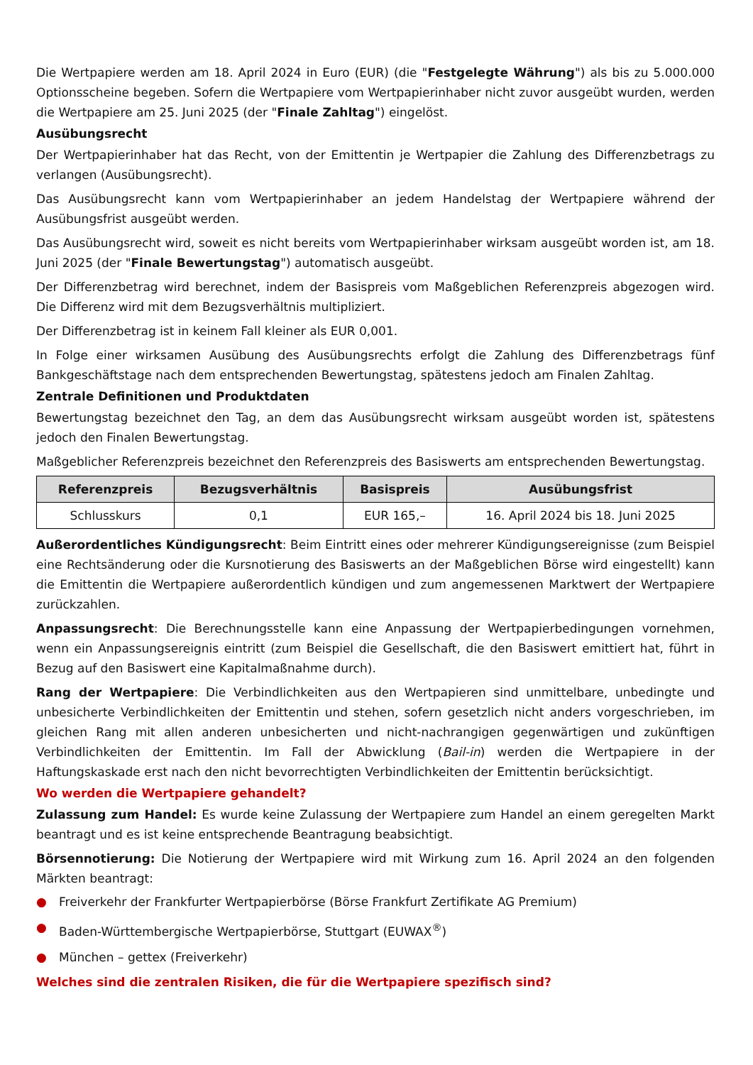Die Wertpapiere werden am 18. April 2024 in Euro (EUR) (die "Festgelegte Währung") als bis zu 5.000.000 Optionsscheine begeben. Sofern die Wertpapiere vom Wertpapierinhaber nicht zuvor ausgeübt wurden, werden die Wertpapiere am 25. Juni 2025 (der "Finale Zahltag") eingelöst.
Ausübungsrecht
Der Wertpapierinhaber hat das Recht, von der Emittentin je Wertpapier die Zahlung des Differenzbetrags zu verlangen (Ausübungsrecht).
Das Ausübungsrecht kann vom Wertpapierinhaber an jedem Handelstag der Wertpapiere während der Ausübungsfrist ausgeübt werden.
Das Ausübungsrecht wird, soweit es nicht bereits vom Wertpapierinhaber wirksam ausgeübt worden ist, am 18. Juni 2025 (der "Finale Bewertungstag") automatisch ausgeübt.
Der Differenzbetrag wird berechnet, indem der Basispreis vom Maßgeblichen Referenzpreis abgezogen wird. Die Differenz wird mit dem Bezugsverhältnis multipliziert.
Der Differenzbetrag ist in keinem Fall kleiner als EUR 0,001.
In Folge einer wirksamen Ausübung des Ausübungsrechts erfolgt die Zahlung des Differenzbetrags fünf Bankgeschäftstage nach dem entsprechenden Bewertungstag, spätestens jedoch am Finalen Zahltag.
Zentrale Definitionen und Produktdaten
Bewertungstag bezeichnet den Tag, an dem das Ausübungsrecht wirksam ausgeübt worden ist, spätestens jedoch den Finalen Bewertungstag.
Maßgeblicher Referenzpreis bezeichnet den Referenzpreis des Basiswerts am entsprechenden Bewertungstag.
| Referenzpreis | Bezugsverhältnis | Basispreis | Ausübungsfrist |
| --- | --- | --- | --- |
| Schlusskurs | 0,1 | EUR 165,– | 16. April 2024 bis 18. Juni 2025 |
Außerordentliches Kündigungsrecht: Beim Eintritt eines oder mehrerer Kündigungsereignisse (zum Beispiel eine Rechtsänderung oder die Kursnotierung des Basiswerts an der Maßgeblichen Börse wird eingestellt) kann die Emittentin die Wertpapiere außerordentlich kündigen und zum angemessenen Marktwert der Wertpapiere zurückzahlen.
Anpassungsrecht: Die Berechnungsstelle kann eine Anpassung der Wertpapierbedingungen vornehmen, wenn ein Anpassungsereignis eintritt (zum Beispiel die Gesellschaft, die den Basiswert emittiert hat, führt in Bezug auf den Basiswert eine Kapitalmaßnahme durch).
Rang der Wertpapiere: Die Verbindlichkeiten aus den Wertpapieren sind unmittelbare, unbedingte und unbesicherte Verbindlichkeiten der Emittentin und stehen, sofern gesetzlich nicht anders vorgeschrieben, im gleichen Rang mit allen anderen unbesicherten und nicht-nachrangigen gegenwärtigen und zukünftigen Verbindlichkeiten der Emittentin. Im Fall der Abwicklung (Bail-in) werden die Wertpapiere in der Haftungskaskade erst nach den nicht bevorrechtigten Verbindlichkeiten der Emittentin berücksichtigt.
Wo werden die Wertpapiere gehandelt?
Zulassung zum Handel: Es wurde keine Zulassung der Wertpapiere zum Handel an einem geregelten Markt beantragt und es ist keine entsprechende Beantragung beabsichtigt.
Börsennotierung: Die Notierung der Wertpapiere wird mit Wirkung zum 16. April 2024 an den folgenden Märkten beantragt:
● Freiverkehr der Frankfurter Wertpapierbörse (Börse Frankfurt Zertifikate AG Premium)
● Baden-Württembergische Wertpapierbörse, Stuttgart (EUWAX<sup>®</sup>)
● München – gettex (Freiverkehr)
Welches sind die zentralen Risiken, die für die Wertpapiere spezifisch sind?